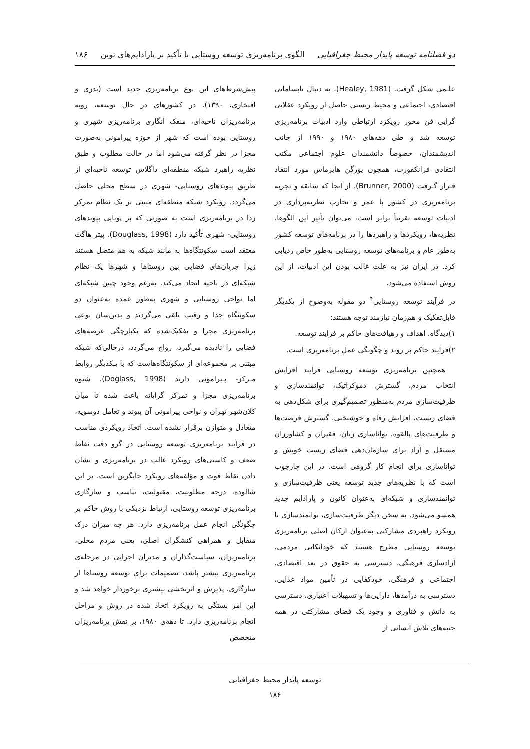دو فصلنامه توسعه پایدار محیط جغرافیایی الگوی برنامه‌ریزی توسعه روستایی با تأکید بر پارادایم‌های نوین ۱۸۶
علـمی شکل گرفت. (Healey, 1981). به دنبال نابسامانی اقتصادی، اجتماعی و محیط زیستی حاصل از رویکرد عقلایی گرایی فن محور رویکرد ارتباطی وارد ادبیات برنامه‌ریزی توسعه شد و طی دهه‌های ۱۹۸۰ و ۱۹۹۰ از جانب اندیشمندان، خصوصاً دانشمندان علوم اجتماعی مکتب انتقادی فرانکفورت، همچون یورگن هابرماس مورد انتقاد قـرار گـرفت (Brunner, 2000). از آنجا که سابقه و تجربه برنامه‌ریزی در کشور با عمر و تجارب نظریه‌پردازی در ادبیات توسعه تقریباً برابر است، می‌توان تأثیر این الگوها، نظریه‌ها، رویکردها و راهبردها را در برنامه‌های توسعه کشور به‌طور عام و برنامه‌های توسعه روستایی به‌طور خاص ردیابی کرد. در ایران نیز به علت غالب بودن این ادبیات، از این روش استفاده می‌شود.
در فرآیند توسعه روستایی<sup>۴</sup> دو مقوله به‌وضوح از یکدیگر قابل‌تفکیک و هم‌زمان نیازمند توجه هستند:
۱)دیدگاه، اهداف و رهیافت‌های حاکم بر فرایند توسعه.
۲)فرایند حاکم بر روند و چگونگی عمل برنامه‌ریزی است.
همچنین برنامه‌ریزی توسعه روستایی فرایند افزایش انتخاب مردم، گسترش دموکراتیک، توانمندسازی و ظرفیت‌سازی مردم به‌منظور تصمیم‌گیری برای شکل‌دهی به فضای زیست، افزایش رفاه و خوشبختی، گسترش فرصت‌ها و ظرفیت‌های بالقوه، توانا‌سازی زنان، فقیران و کشاورزان مستقل و آزاد برای سازمان‌دهی فضای زیست خویش و توانا‌سازی برای انجام کار گروهی است. در این چارچوب است که با نظریه‌های جدید توسعه یعنی ظرفیت‌سازی و توانمندسازی و شبکه‌ای به‌عنوان کانون و پارادایم جدید همسو می‌شود. به سخن دیگر ظرفیت‌سازی، توانمندسازی با رویکرد راهبردی مشارکتی به‌عنوان ارکان اصلی برنامه‌ریزی توسعه روستایی مطرح هستند که خوداتکایی مردمی، آزادسازی فرهنگی، دسترسی به حقوق در بعد اقتصادی، اجتماعی و فرهنگی، خودکفایی در تأمین مواد غذایی، دسترسی به درآمدها، دارایی‌ها و تسهیلات اعتباری، دسترسی به دانش و فناوری و وجود یک فضای مشارکتی در همه جنبه‌های تلاش انسانی از
پیش‌شرط‌های این نوع برنامه‌ریزی جدید است (بدری و افتخاری، ۱۳۹۰). در کشورهای در حال توسعه، رویه برنامه‌ریزان ناحیه‌ای، منفک انگاری برنامه‌ریزی شهری و روستایی بوده است که شهر از حوزه پیرامونی به‌صورت مجزا در نظر گرفته می‌شود اما در حالت مطلوب و طبق نظریه راهبرد شبکه منطقه‌ای داگلاس توسعه ناحیه‌ای از طریق پیوندهای روستایی- شهری در سطح محلی حاصل می‌گردد. رویکرد شبکه منطقه‌ای مبتنی بر یک نظام تمرکز زدا در برنامه‌ریزی است به صورتی که بر پویایی پیوندهای روستایی- شهری تأکید دارد (Douglass, 1998). پیتر هاگت معتقد است سکونتگاه‌ها به مانند شبکه به هم متصل هستند زیرا جریان‌های فضایی بین روستاها و شهرها یک نظام شبکه‌ای در ناحیه ایجاد می‌کند. به‌رغم وجود چنین شبکه‌ای اما نواحی روستایی و شهری به‌طور عمده به‌عنوان دو سکونتگاه جدا و رقیب تلقی می‌گردند و بدین‌سان نوعی برنامه‌ریزی مجزا و تفکیک‌شده که یکپارچگی عرصه‌های فضایی را نادیده می‌گیرد، رواج می‌گردد، درحالی‌که شبکه مبتنی بر مجموعه‌ای از سکونتگاه‌هاست که با یـکدیگر روابط مـرکز- پـیرامونی دارند (Doglass, 1998). شیوه برنامه‌ریزی مجزا و تمرکز گرایانه باعث شده تا میان کلان‌شهر تهران و نواحی پیرامونی آن پیوند و تعامل دوسویه، متعادل و متوازن برقرار نشده است. اتخاذ رویکردی مناسب در فرآیند برنامه‌ریزی توسعه روستایی در گرو دقت نقاط ضعف و کاستی‌های رویکرد غالب در برنامه‌ریزی و نشان دادن نقاط قوت و مؤلفه‌های رویکرد جایگزین است. بر این شالوده، درجه مطلوبیت، مقبولیت، تناسب و سازگاری برنامه‌ریزی توسعه روستایی، ارتباط نزدیکی با روش حاکم بر چگونگی انجام عمل برنامه‌ریزی دارد. هر چه میزان درک متقابل و همراهی کنشگران اصلی، یعنی مردم محلی، برنامه‌ریزان، سیاست‌گذاران و مدیران اجرایی در مرحله‌ی برنامه‌ریزی بیشتر باشد، تصمیمات برای توسعه روستاها از سازگاری، پذیرش و اثربخشی بیشتری برخوردار خواهد شد و این امر بستگی به رویکرد اتخاذ شده در روش و مراحل انجام برنامه‌ریزی دارد. تا دهه‌ی ۱۹۸۰، بر نقش برنامه‌ریزان متخصص
توسعه پایدار محیط جغرافیایی
۱۸۶